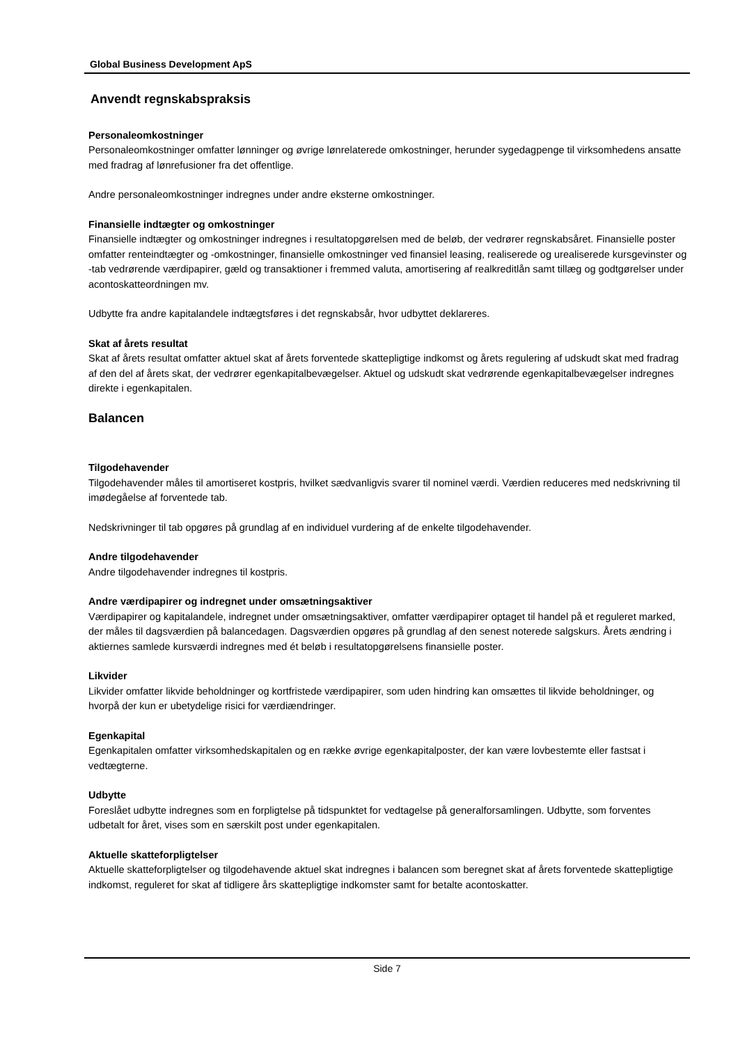Global Business Development ApS
Anvendt regnskabspraksis
Personaleomkostninger
Personaleomkostninger omfatter lønninger og øvrige lønrelaterede omkostninger, herunder sygedagpenge til virksomhedens ansatte med fradrag af lønrefusioner fra det offentlige.
Andre personaleomkostninger indregnes under andre eksterne omkostninger.
Finansielle indtægter og omkostninger
Finansielle indtægter og omkostninger indregnes i resultatopgørelsen med de beløb, der vedrører regnskabsåret. Finansielle poster omfatter renteindtægter og -omkostninger, finansielle omkostninger ved finansiel leasing, realiserede og urealiserede kursgevinster og -tab vedrørende værdipapirer, gæld og transaktioner i fremmed valuta, amortisering af realkreditlån samt tillæg og godtgørelser under acontoskatteordningen mv.
Udbytte fra andre kapitalandele indtægtsføres i det regnskabsår, hvor udbyttet deklareres.
Skat af årets resultat
Skat af årets resultat omfatter aktuel skat af årets forventede skattepligtige indkomst og årets regulering af udskudt skat med fradrag af den del af årets skat, der vedrører egenkapitalbevægelser. Aktuel og udskudt skat vedrørende egenkapitalbevægelser indregnes direkte i egenkapitalen.
Balancen
Tilgodehavender
Tilgodehavender måles til amortiseret kostpris, hvilket sædvanligvis svarer til nominel værdi. Værdien reduceres med nedskrivning til imødegåelse af forventede tab.
Nedskrivninger til tab opgøres på grundlag af en individuel vurdering af de enkelte tilgodehavender.
Andre tilgodehavender
Andre tilgodehavender indregnes til kostpris.
Andre værdipapirer og indregnet under omsætningsaktiver
Værdipapirer og kapitalandele, indregnet under omsætningsaktiver, omfatter værdipapirer optaget til handel på et reguleret marked, der måles til dagsværdien på balancedagen. Dagsværdien opgøres på grundlag af den senest noterede salgskurs. Årets ændring i aktiernes samlede kursværdi indregnes med ét beløb i resultatopgørelsens finansielle poster.
Likvider
Likvider omfatter likvide beholdninger og kortfristede værdipapirer, som uden hindring kan omsættes til likvide beholdninger, og hvorpå der kun er ubetydelige risici for værdiændringer.
Egenkapital
Egenkapitalen omfatter virksomhedskapitalen og en række øvrige egenkapitalposter, der kan være lovbestemte eller fastsat i vedtægterne.
Udbytte
Foreslået udbytte indregnes som en forpligtelse på tidspunktet for vedtagelse på generalforsamlingen. Udbytte, som forventes udbetalt for året, vises som en særskilt post under egenkapitalen.
Aktuelle skatteforpligtelser
Aktuelle skatteforpligtelser og tilgodehavende aktuel skat indregnes i balancen som beregnet skat af årets forventede skattepligtige indkomst, reguleret for skat af tidligere års skattepligtige indkomster samt for betalte acontoskatter.
Side 7